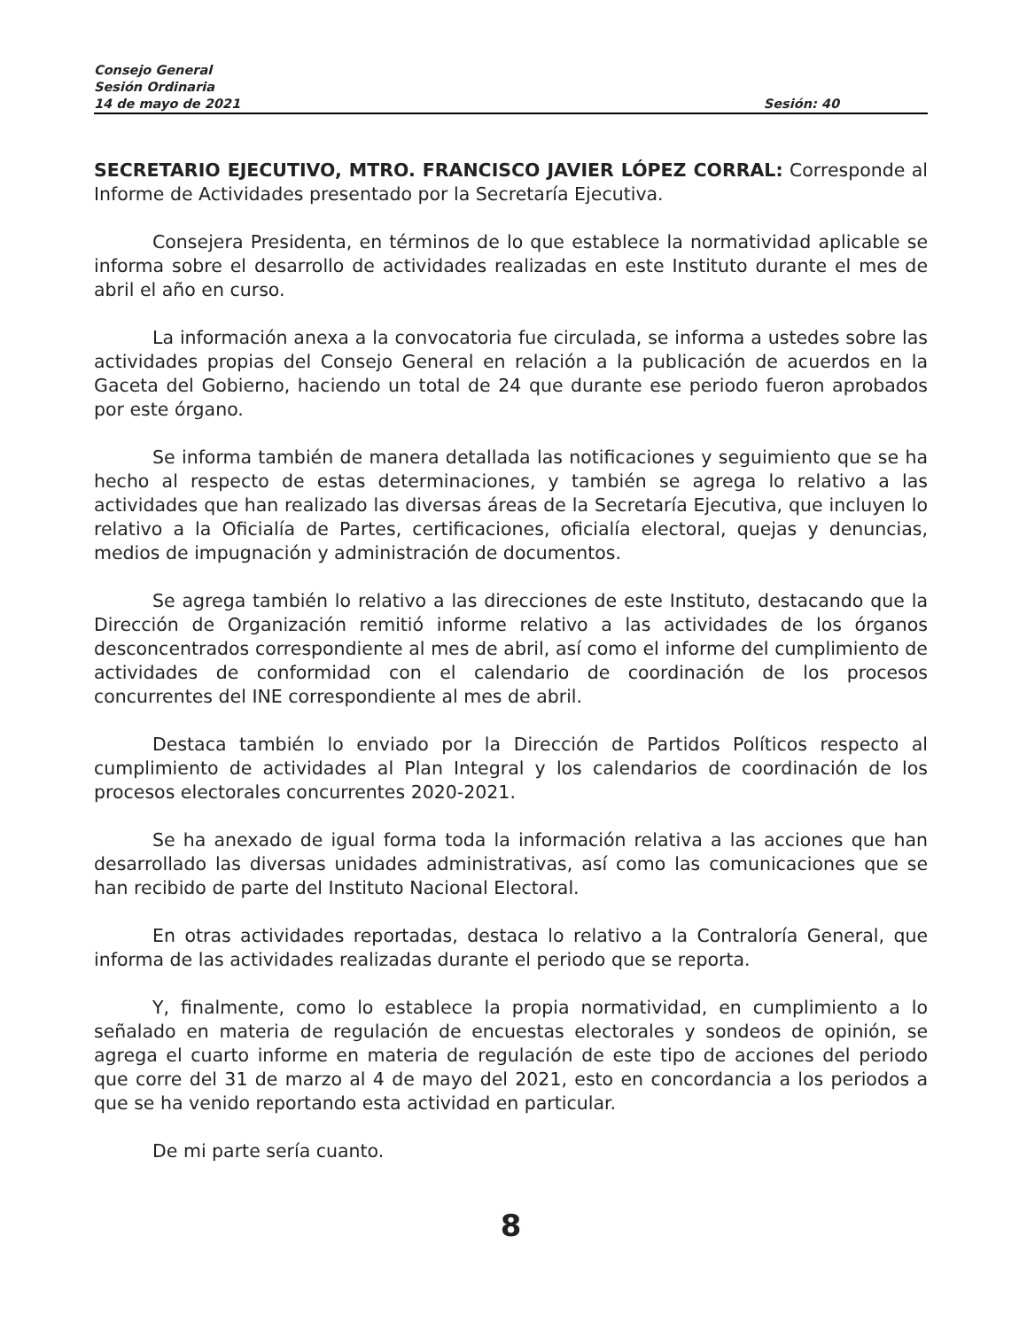Consejo General
Sesión Ordinaria
14 de mayo de 2021 Sesión: 40
SECRETARIO EJECUTIVO, MTRO. FRANCISCO JAVIER LÓPEZ CORRAL: Corresponde al Informe de Actividades presentado por la Secretaría Ejecutiva.
Consejera Presidenta, en términos de lo que establece la normatividad aplicable se informa sobre el desarrollo de actividades realizadas en este Instituto durante el mes de abril el año en curso.
La información anexa a la convocatoria fue circulada, se informa a ustedes sobre las actividades propias del Consejo General en relación a la publicación de acuerdos en la Gaceta del Gobierno, haciendo un total de 24 que durante ese periodo fueron aprobados por este órgano.
Se informa también de manera detallada las notificaciones y seguimiento que se ha hecho al respecto de estas determinaciones, y también se agrega lo relativo a las actividades que han realizado las diversas áreas de la Secretaría Ejecutiva, que incluyen lo relativo a la Oficialía de Partes, certificaciones, oficialía electoral, quejas y denuncias, medios de impugnación y administración de documentos.
Se agrega también lo relativo a las direcciones de este Instituto, destacando que la Dirección de Organización remitió informe relativo a las actividades de los órganos desconcentrados correspondiente al mes de abril, así como el informe del cumplimiento de actividades de conformidad con el calendario de coordinación de los procesos concurrentes del INE correspondiente al mes de abril.
Destaca también lo enviado por la Dirección de Partidos Políticos respecto al cumplimiento de actividades al Plan Integral y los calendarios de coordinación de los procesos electorales concurrentes 2020-2021.
Se ha anexado de igual forma toda la información relativa a las acciones que han desarrollado las diversas unidades administrativas, así como las comunicaciones que se han recibido de parte del Instituto Nacional Electoral.
En otras actividades reportadas, destaca lo relativo a la Contraloría General, que informa de las actividades realizadas durante el periodo que se reporta.
Y, finalmente, como lo establece la propia normatividad, en cumplimiento a lo señalado en materia de regulación de encuestas electorales y sondeos de opinión, se agrega el cuarto informe en materia de regulación de este tipo de acciones del periodo que corre del 31 de marzo al 4 de mayo del 2021, esto en concordancia a los periodos a que se ha venido reportando esta actividad en particular.
De mi parte sería cuanto.
8